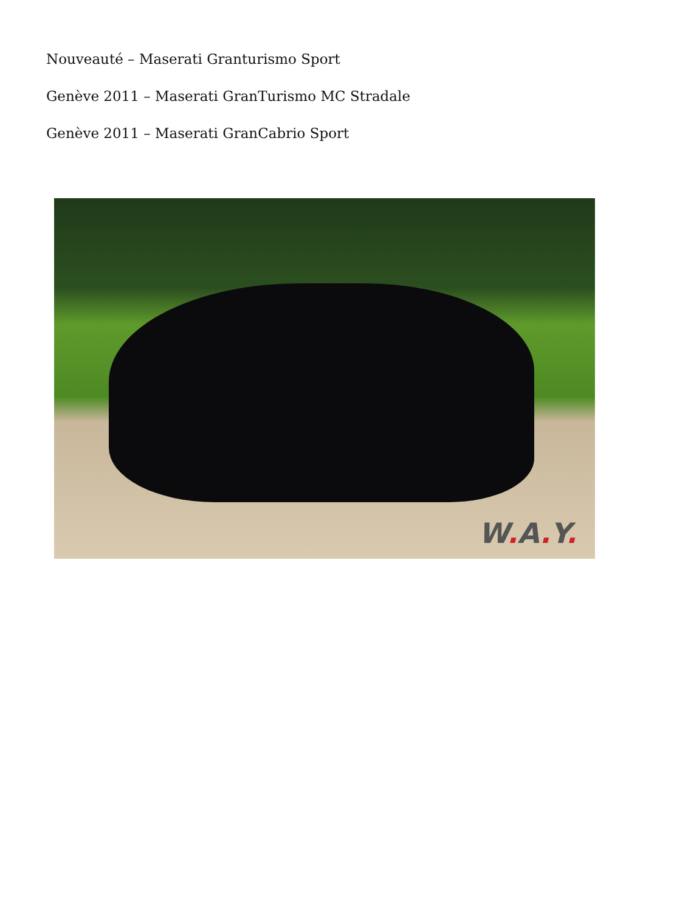Nouveauté – Maserati Granturismo Sport
Genève 2011 – Maserati GranTurismo MC Stradale
Genève 2011 – Maserati GranCabrio Sport
W. A. Y.